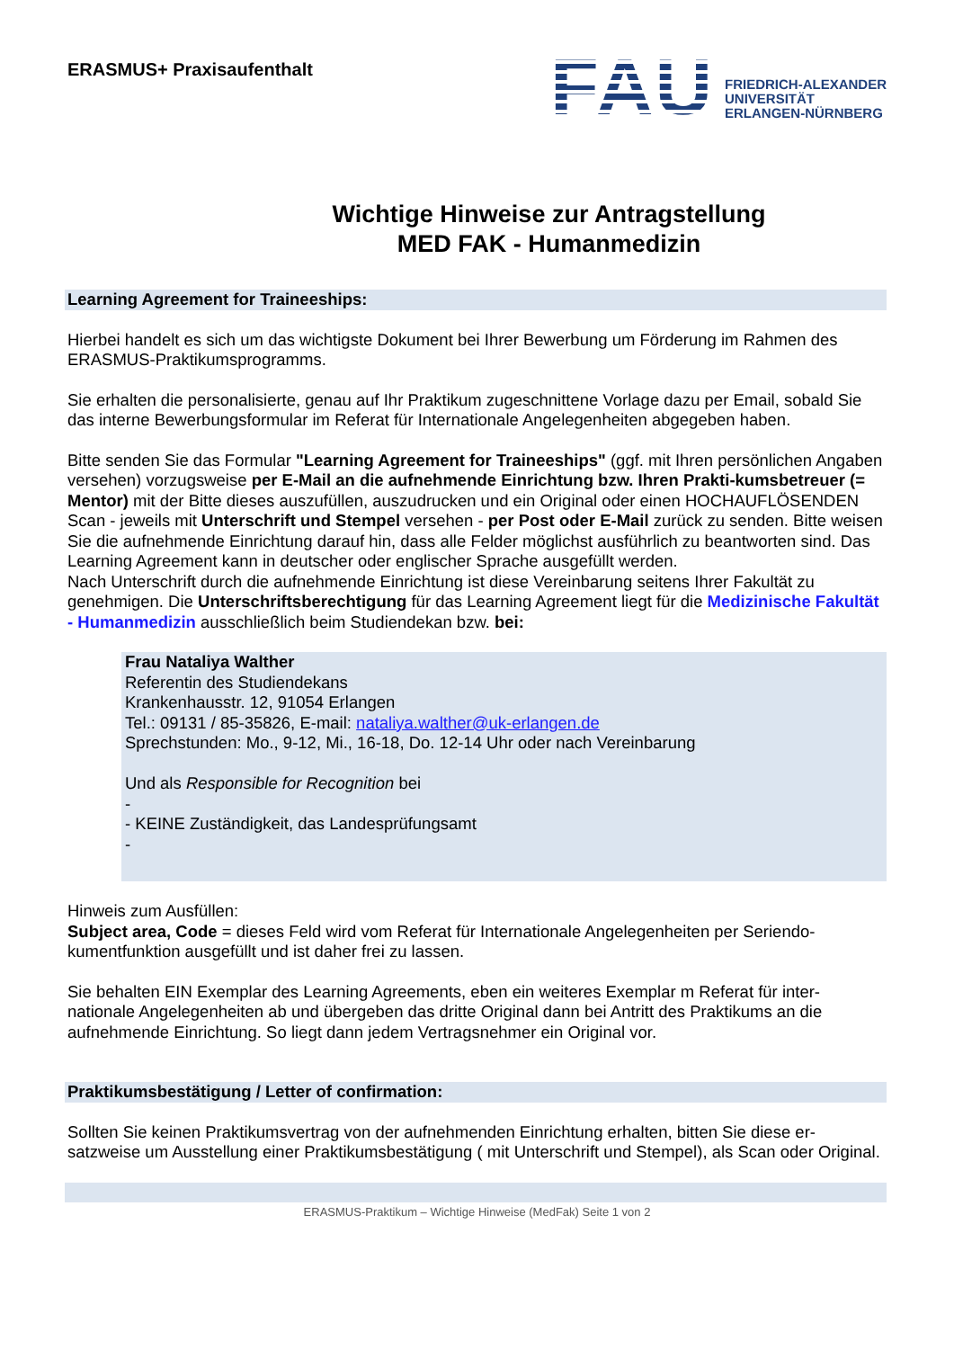ERASMUS+ Praxisaufenthalt
FAU
FRIEDRICH-ALEXANDER
UNIVERSITÄT
ERLANGEN-NÜRNBERG
Wichtige Hinweise zur Antragstellung
MED FAK - Humanmedizin
Learning Agreement for Traineeships:
Hierbei handelt es sich um das wichtigste Dokument bei Ihrer Bewerbung um Förderung im Rahmen des ERASMUS-Praktikumsprogramms.
Sie erhalten die personalisierte, genau auf Ihr Praktikum zugeschnittene Vorlage dazu per Email, sobald Sie das interne Bewerbungsformular im Referat für Internationale Angelegenheiten abgegeben haben.
Bitte senden Sie das Formular "Learning Agreement for Traineeships" (ggf. mit Ihren persönlichen Angaben versehen) vorzugsweise per E-Mail an die aufnehmende Einrichtung bzw. Ihren Prakti-kumsbetreuer (= Mentor) mit der Bitte dieses auszufüllen, auszudrucken und ein Original oder einen HOCHAUFLÖSENDEN Scan - jeweils mit Unterschrift und Stempel versehen - per Post oder E-Mail zurück zu senden. Bitte weisen Sie die aufnehmende Einrichtung darauf hin, dass alle Felder möglichst ausführlich zu beantworten sind. Das Learning Agreement kann in deutscher oder englischer Sprache ausgefüllt werden.
Nach Unterschrift durch die aufnehmende Einrichtung ist diese Vereinbarung seitens Ihrer Fakultät zu genehmigen. Die Unterschriftsberechtigung für das Learning Agreement liegt für die Medizinische Fakultät - Humanmedizin ausschließlich beim Studiendekan bzw. bei:
Frau Nataliya Walther
Referentin des Studiendekans
Krankenhausstr. 12, 91054 Erlangen
Tel.: 09131 / 85-35826, E-mail: nataliya.walther@uk-erlangen.de
Sprechstunden: Mo., 9-12, Mi., 16-18, Do. 12-14 Uhr oder nach Vereinbarung
Und als Responsible for Recognition bei
-
- KEINE Zuständigkeit, das Landesprüfungsamt
-
Hinweis zum Ausfüllen:
Subject area, Code = dieses Feld wird vom Referat für Internationale Angelegenheiten per Seriendo-kumentfunktion ausgefüllt und ist daher frei zu lassen.
Sie behalten EIN Exemplar des Learning Agreements, eben ein weiteres Exemplar m Referat für inter-nationale Angelegenheiten ab und übergeben das dritte Original dann bei Antritt des Praktikums an die aufnehmende Einrichtung. So liegt dann jedem Vertragsnehmer ein Original vor.
Praktikumsbestätigung / Letter of confirmation:
Sollten Sie keinen Praktikumsvertrag von der aufnehmenden Einrichtung erhalten, bitten Sie diese er-satzweise um Ausstellung einer Praktikumsbestätigung ( mit Unterschrift und Stempel), als Scan oder Original.
ERASMUS-Praktikum – Wichtige Hinweise (MedFak) Seite 1 von 2